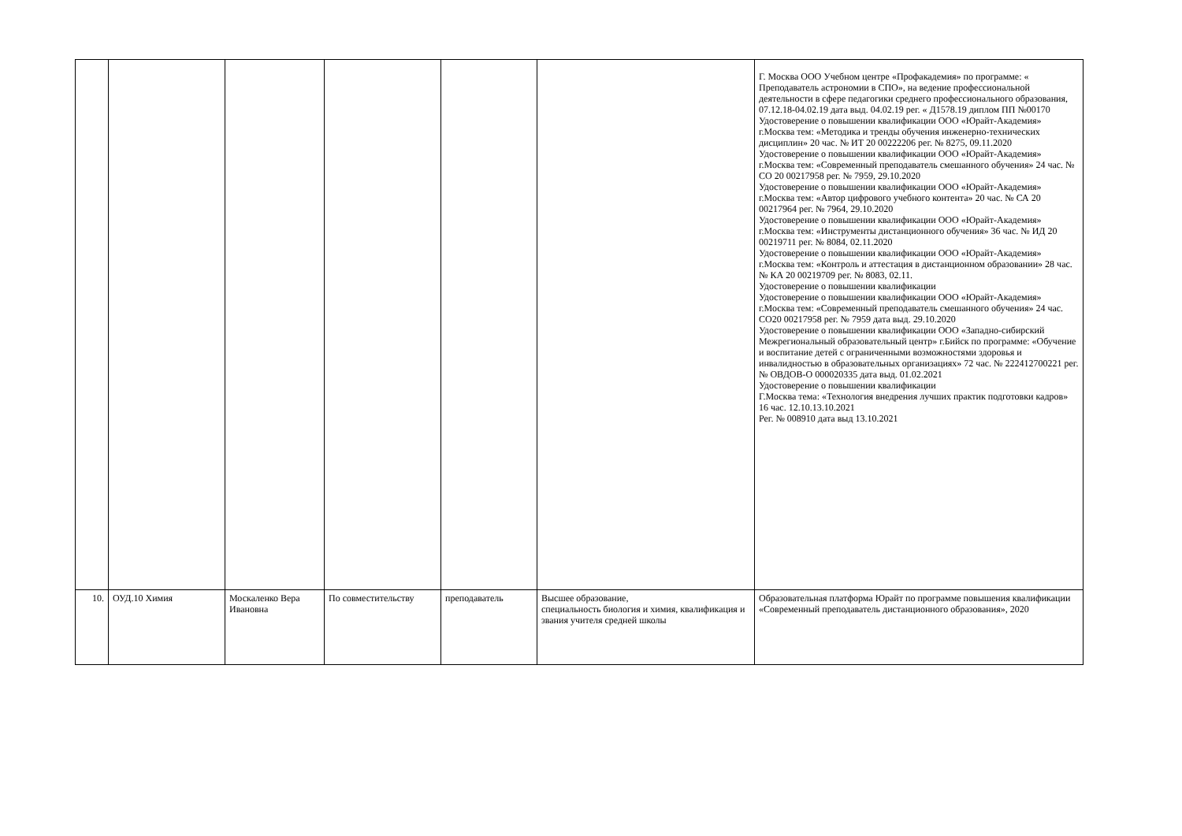| | | | | | | Г. Москва ООО Учебном центре «Профакадемия» по программе: « Преподаватель астрономии в СПО», на ведение профессиональной деятельности в сфере педагогики среднего профессионального образования, 07.12.18-04.02.19 дата выд. 04.02.19 рег. « Д1578.19 диплом ПП №00170 Удостоверение о повышении квалификации ООО «Юрайт-Академия» г.Москва тем: «Методика и тренды обучения инженерно-технических дисциплин» 20 час. № ИТ 20 00222206 рег. № 8275, 09.11.2020 Удостоверение о повышении квалификации ООО «Юрайт-Академия» г.Москва тем: «Современный преподаватель смешанного обучения» 24 час. № СО 20 00217958 рег. № 7959, 29.10.2020 Удостоверение о повышении квалификации ООО «Юрайт-Академия» г.Москва тем: «Автор цифрового учебного контента» 20 час. № СА 20 00217964 рег. № 7964, 29.10.2020 Удостоверение о повышении квалификации ООО «Юрайт-Академия» г.Москва тем: «Инструменты дистанционного обучения» 36 час. № ИД 20 00219711 рег. № 8084, 02.11.2020 Удостоверение о повышении квалификации ООО «Юрайт-Академия» г.Москва тем: «Контроль и аттестация в дистанционном образовании» 28 час. № КА 20 00219709 рег. № 8083, 02.11. Удостоверение о повышении квалификации Удостоверение о повышении квалификации ООО «Юрайт-Академия» г.Москва тем: «Современный преподаватель смешанного обучения» 24 час. СО20 00217958 рег. № 7959 дата выд. 29.10.2020 Удостоверение о повышении квалификации ООО «Западно-сибирский Межрегиональный образовательный центр» г.Бийск по программе: «Обучение и воспитание детей с ограниченными возможностями здоровья и инвалидностью в образовательных организациях» 72 час. № 222412700221 рег. № ОВДОВ-О 000020335 дата выд. 01.02.2021 Удостоверение о повышении квалификации Г.Москва тема: «Технология внедрения лучших практик подготовки кадров» 16 час. 12.10.13.10.2021 Рег. № 008910 дата выд 13.10.2021 |
| 10. | ОУД.10 Химия | Москаленко Вера Ивановна | По совместительству | преподаватель | Высшее образование, специальность биология и химия, квалификация и звания учителя средней школы | Образовательная платформа Юрайт по программе повышения квалификации «Современный преподаватель дистанционного образования», 2020 |